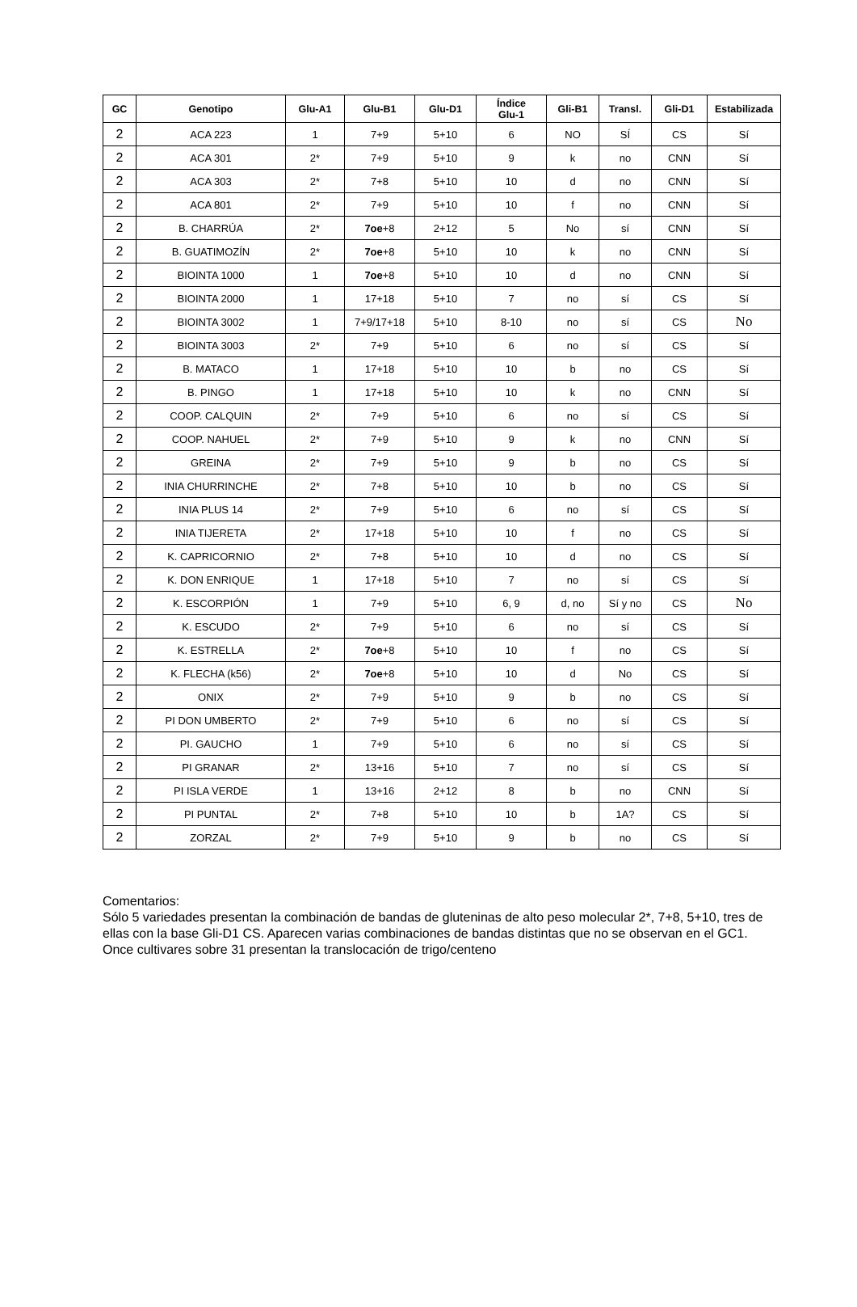| GC | Genotipo | Glu-A1 | Glu-B1 | Glu-D1 | Índice Glu-1 | Gli-B1 | Transl. | Gli-D1 | Estabilizada |
| --- | --- | --- | --- | --- | --- | --- | --- | --- | --- |
| 2 | ACA 223 | 1 | 7+9 | 5+10 | 6 | NO | SÍ | CS | Sí |
| 2 | ACA 301 | 2* | 7+9 | 5+10 | 9 | k | no | CNN | Sí |
| 2 | ACA 303 | 2* | 7+8 | 5+10 | 10 | d | no | CNN | Sí |
| 2 | ACA 801 | 2* | 7+9 | 5+10 | 10 | f | no | CNN | Sí |
| 2 | B. CHARRÚA | 2* | 7oe +8 | 2+12 | 5 | No | sí | CNN | Sí |
| 2 | B. GUATIMOZÍN | 2* | 7oe +8 | 5+10 | 10 | k | no | CNN | Sí |
| 2 | BIOINTA 1000 | 1 | 7oe +8 | 5+10 | 10 | d | no | CNN | Sí |
| 2 | BIOINTA 2000 | 1 | 17+18 | 5+10 | 7 | no | sí | CS | Sí |
| 2 | BIOINTA 3002 | 1 | 7+9/17+18 | 5+10 | 8-10 | no | sí | CS | No |
| 2 | BIOINTA 3003 | 2* | 7+9 | 5+10 | 6 | no | sí | CS | Sí |
| 2 | B. MATACO | 1 | 17+18 | 5+10 | 10 | b | no | CS | Sí |
| 2 | B. PINGO | 1 | 17+18 | 5+10 | 10 | k | no | CNN | Sí |
| 2 | COOP. CALQUIN | 2* | 7+9 | 5+10 | 6 | no | sí | CS | Sí |
| 2 | COOP. NAHUEL | 2* | 7+9 | 5+10 | 9 | k | no | CNN | Sí |
| 2 | GREINA | 2* | 7+9 | 5+10 | 9 | b | no | CS | Sí |
| 2 | INIA CHURRINCHE | 2* | 7+8 | 5+10 | 10 | b | no | CS | Sí |
| 2 | INIA PLUS 14 | 2* | 7+9 | 5+10 | 6 | no | sí | CS | Sí |
| 2 | INIA TIJERETA | 2* | 17+18 | 5+10 | 10 | f | no | CS | Sí |
| 2 | K. CAPRICORNIO | 2* | 7+8 | 5+10 | 10 | d | no | CS | Sí |
| 2 | K. DON ENRIQUE | 1 | 17+18 | 5+10 | 7 | no | sí | CS | Sí |
| 2 | K. ESCORPIÓN | 1 | 7+9 | 5+10 | 6, 9 | d, no | Sí y no | CS | No |
| 2 | K. ESCUDO | 2* | 7+9 | 5+10 | 6 | no | sí | CS | Sí |
| 2 | K. ESTRELLA | 2* | 7oe +8 | 5+10 | 10 | f | no | CS | Sí |
| 2 | K. FLECHA (k56) | 2* | 7oe +8 | 5+10 | 10 | d | No | CS | Sí |
| 2 | ONIX | 2* | 7+9 | 5+10 | 9 | b | no | CS | Sí |
| 2 | PI DON UMBERTO | 2* | 7+9 | 5+10 | 6 | no | sí | CS | Sí |
| 2 | PI. GAUCHO | 1 | 7+9 | 5+10 | 6 | no | sí | CS | Sí |
| 2 | PI GRANAR | 2* | 13+16 | 5+10 | 7 | no | sí | CS | Sí |
| 2 | PI ISLA VERDE | 1 | 13+16 | 2+12 | 8 | b | no | CNN | Sí |
| 2 | PI PUNTAL | 2* | 7+8 | 5+10 | 10 | b | 1A? | CS | Sí |
| 2 | ZORZAL | 2* | 7+9 | 5+10 | 9 | b | no | CS | Sí |
Comentarios:
Sólo 5 variedades presentan la combinación de bandas de gluteninas de alto peso molecular 2*, 7+8, 5+10, tres de ellas con la base Gli-D1 CS. Aparecen varias combinaciones de bandas distintas que no se observan en el GC1.
Once cultivares sobre 31 presentan la translocación de trigo/centeno